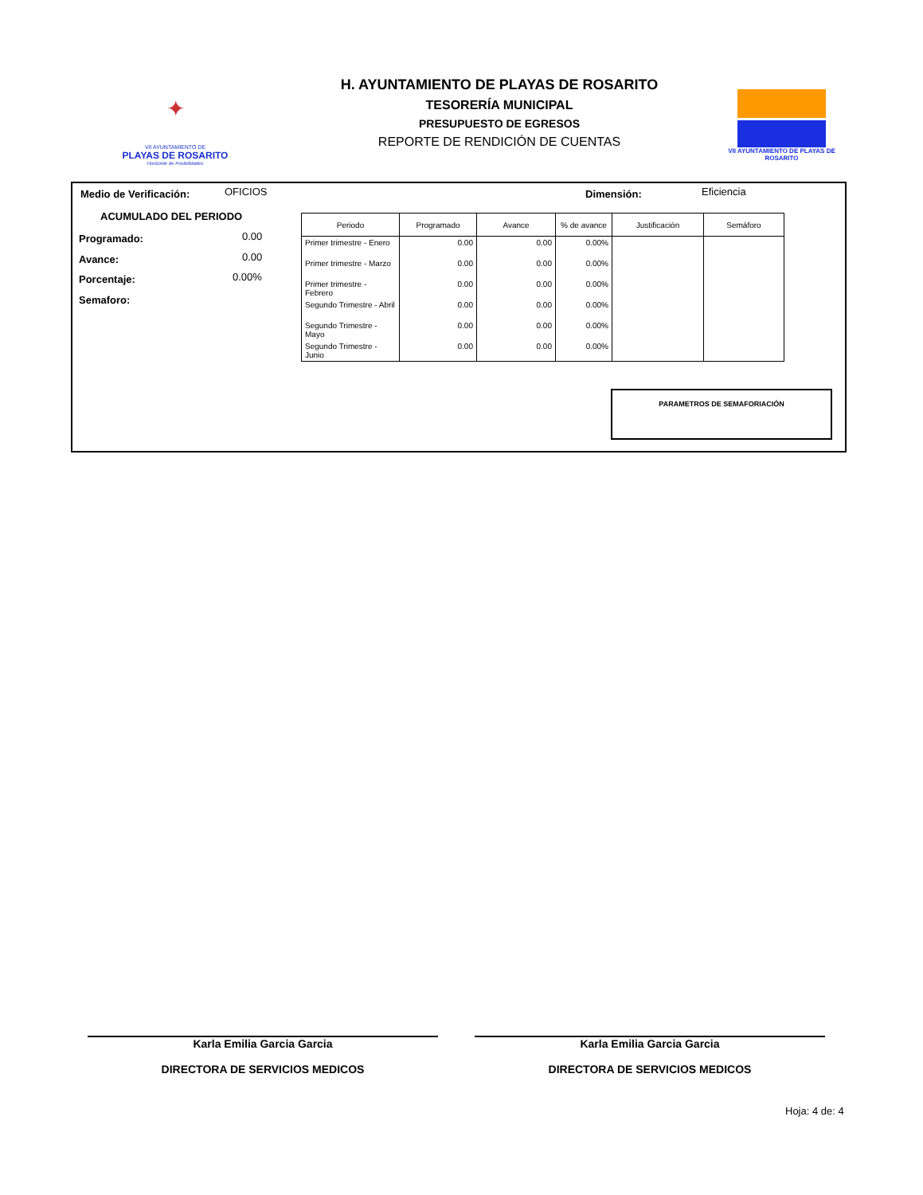✦
VII AYUNTAMIENTO DE
PLAYAS DE ROSARITO
Horizonte de Posibilidades
H. AYUNTAMIENTO DE PLAYAS DE ROSARITO
TESORERÍA MUNICIPAL
PRESUPUESTO DE EGRESOS
REPORTE DE RENDICIÓN DE CUENTAS
VII AYUNTAMIENTO DE PLAYAS DE ROSARITO
Medio de Verificación: OFICIOS Dimensión: Eficiencia
ACUMULADO DEL PERIODO
Programado: 0.00
Avance: 0.00
Porcentaje: 0.00%
Semaforo:
| Periodo | Programado | Avance | % de avance | Justificación | Semáforo |
| --- | --- | --- | --- | --- | --- |
| Primer trimestre - Enero | 0.00 | 0.00 | 0.00% | | |
| Primer trimestre - Marzo | 0.00 | 0.00 | 0.00% | | |
| Primer trimestre - Febrero | 0.00 | 0.00 | 0.00% | | |
| Segundo Trimestre - Abril | 0.00 | 0.00 | 0.00% | | |
| Segundo Trimestre - Mayo | 0.00 | 0.00 | 0.00% | | |
| Segundo Trimestre - Junio | 0.00 | 0.00 | 0.00% | | |
PARAMETROS DE SEMAFORIACIÓN
Karla Emilia Garcia Garcia
DIRECTORA DE SERVICIOS MEDICOS
Karla Emilia Garcia Garcia
DIRECTORA DE SERVICIOS MEDICOS
Hoja: 4 de: 4